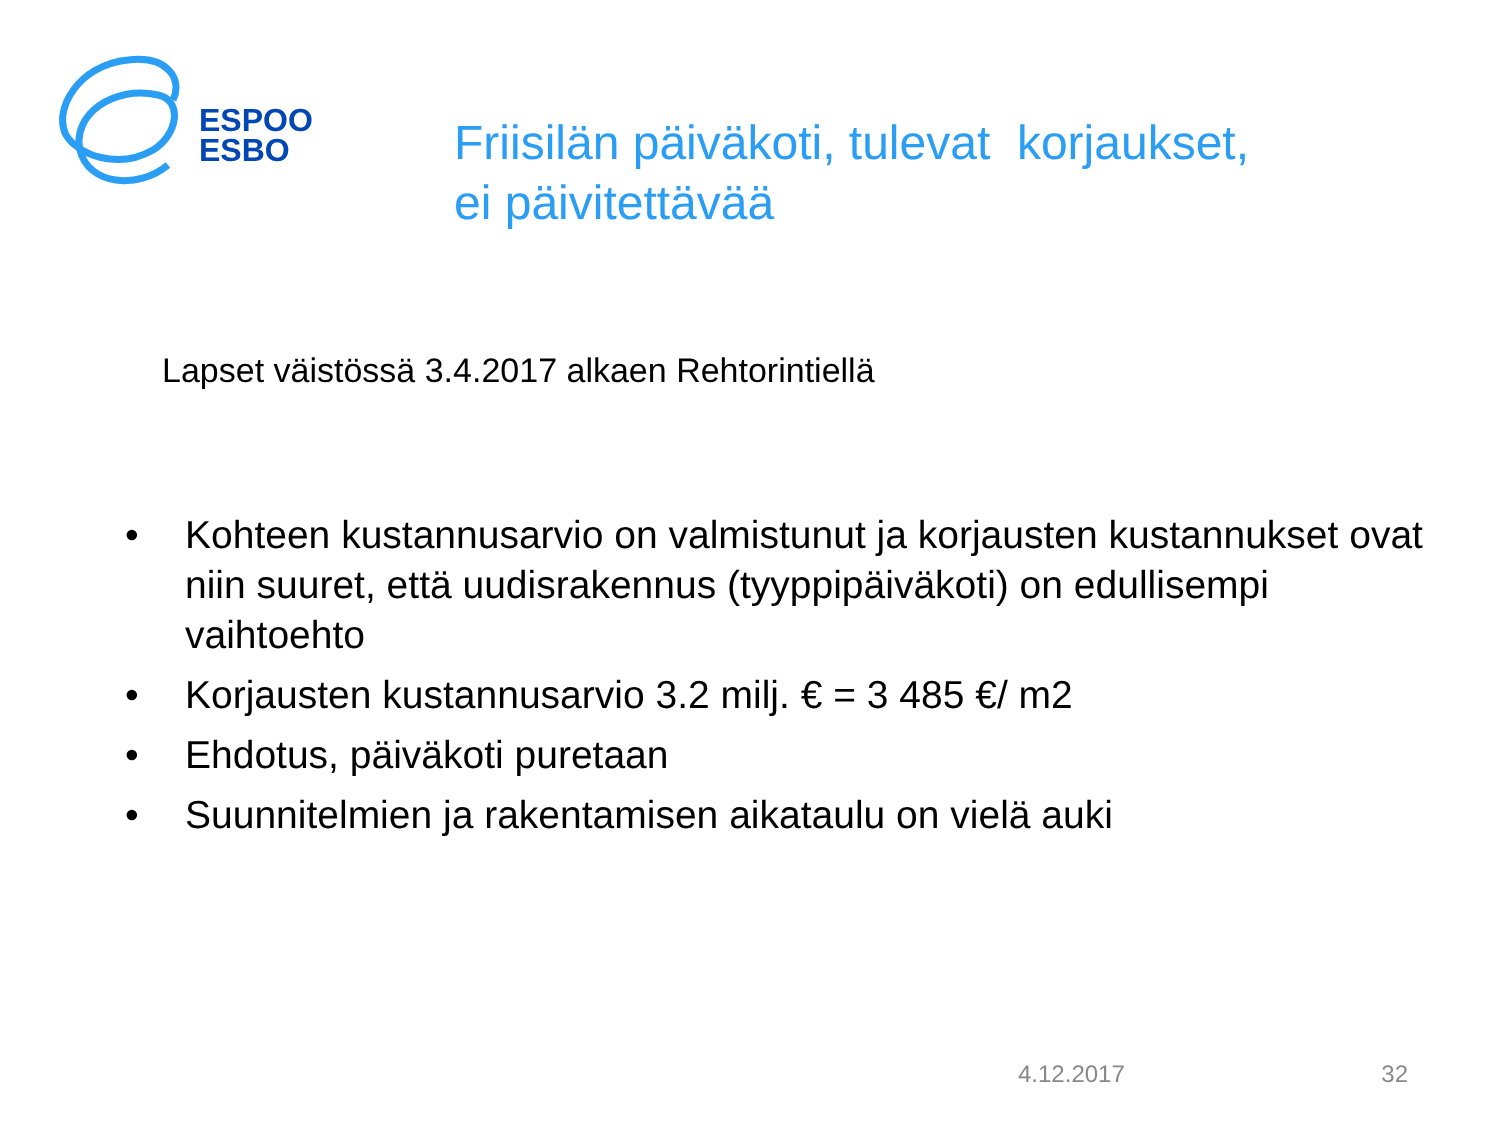ESPOO
ESBO
Friisilän päiväkoti, tulevat korjaukset,
ei päivitettävää
Lapset väistössä 3.4.2017 alkaen Rehtorintiellä
• Kohteen kustannusarvio on valmistunut ja korjausten kustannukset ovat niin suuret, että uudisrakennus (tyyppipäiväkoti) on edullisempi vaihtoehto
• Korjausten kustannusarvio 3.2 milj. € = 3 485 €/ m2
• Ehdotus, päiväkoti puretaan
• Suunnitelmien ja rakentamisen aikataulu on vielä auki
4.12.2017 32